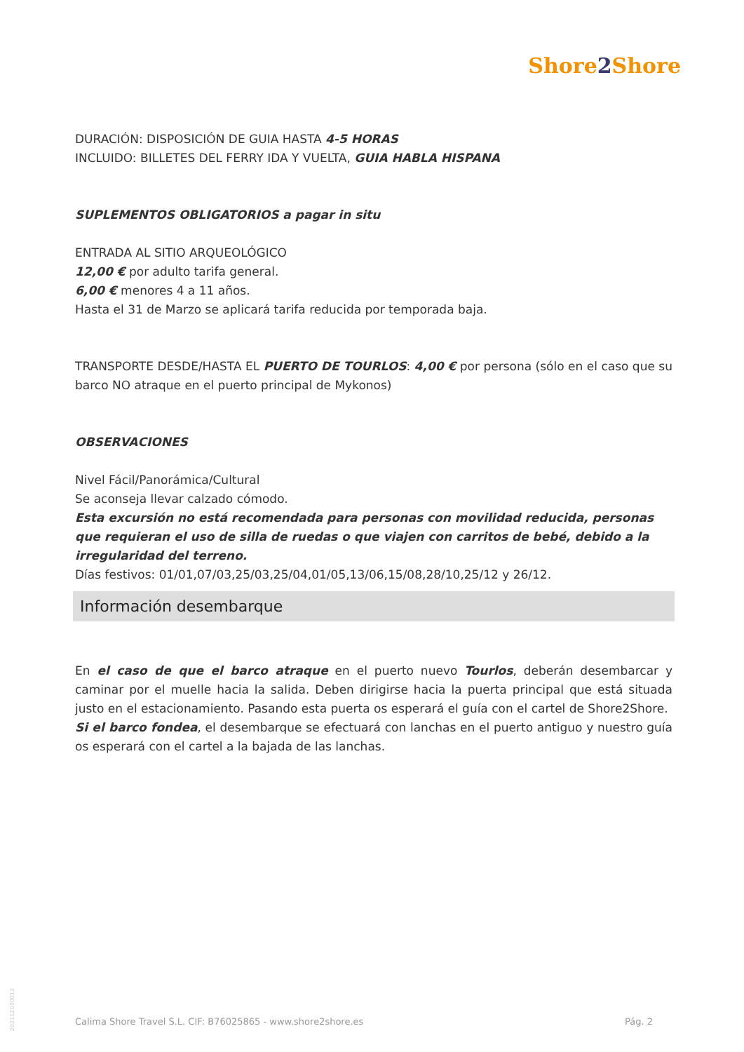Shore2 Shore
DURACIÓN: DISPOSICIÓN DE GUIA HASTA 4-5 HORAS
INCLUIDO: BILLETES DEL FERRY IDA Y VUELTA, GUIA HABLA HISPANA
SUPLEMENTOS OBLIGATORIOS a pagar in situ
ENTRADA AL SITIO ARQUEOLÓGICO
12,00 € por adulto tarifa general.
6,00 € menores 4 a 11 años.
Hasta el 31 de Marzo se aplicará tarifa reducida por temporada baja.
TRANSPORTE DESDE/HASTA EL PUERTO DE TOURLOS: 4,00 € por persona (sólo en el caso que su barco NO atraque en el puerto principal de Mykonos)
OBSERVACIONES
Nivel Fácil/Panorámica/Cultural
Se aconseja llevar calzado cómodo.
Esta excursión no está recomendada para personas con movilidad reducida, personas que requieran el uso de silla de ruedas o que viajen con carritos de bebé, debido a la irregularidad del terreno.
Días festivos: 01/01,07/03,25/03,25/04,01/05,13/06,15/08,28/10,25/12 y 26/12.
Información desembarque
En el caso de que el barco atraque en el puerto nuevo Tourlos, deberán desembarcar y caminar por el muelle hacia la salida. Deben dirigirse hacia la puerta principal que está situada justo en el estacionamiento. Pasando esta puerta os esperará el guía con el cartel de Shore2Shore.
Si el barco fondea, el desembarque se efectuará con lanchas en el puerto antiguo y nuestro guía os esperará con el cartel a la bajada de las lanchas.
202112030012
Calima Shore Travel S.L. CIF: B76025865 - www.shore2shore.es Pág. 2